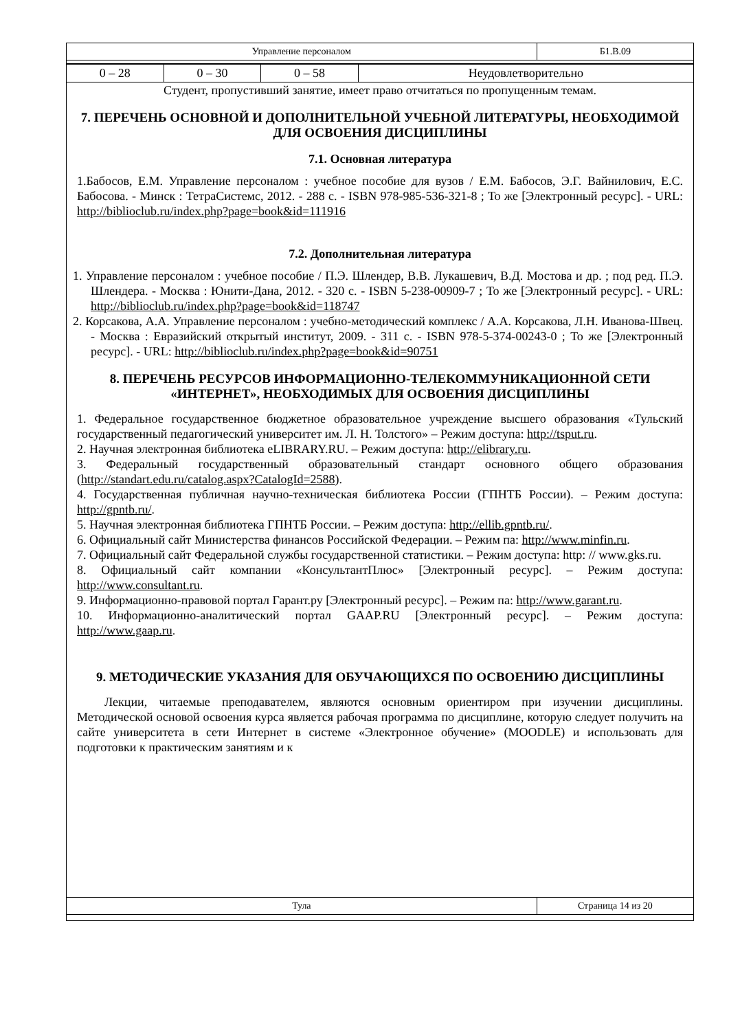| Управление персоналом | Б1.В.09 |
| 0 – 28 | 0 – 30 | 0 – 58 | Неудовлетворительно |
Студент, пропустивший занятие, имеет право отчитаться по пропущенным темам.
7. ПЕРЕЧЕНЬ ОСНОВНОЙ И ДОПОЛНИТЕЛЬНОЙ УЧЕБНОЙ ЛИТЕРАТУРЫ, НЕОБХОДИМОЙ ДЛЯ ОСВОЕНИЯ ДИСЦИПЛИНЫ
7.1. Основная литература
1.Бабосов, Е.М. Управление персоналом : учебное пособие для вузов / Е.М. Бабосов, Э.Г. Вайнилович, Е.С. Бабосова. - Минск : ТетраСистемс, 2012. - 288 с. - ISBN 978-985-536-321-8 ; То же [Электронный ресурс]. - URL: http://biblioclub.ru/index.php?page=book&id=111916
7.2. Дополнительная литература
1. Управление персоналом : учебное пособие / П.Э. Шлендер, В.В. Лукашевич, В.Д. Мостова и др. ; под ред. П.Э. Шлендера. - Москва : Юнити-Дана, 2012. - 320 с. - ISBN 5-238-00909-7 ; То же [Электронный ресурс]. - URL: http://biblioclub.ru/index.php?page=book&id=118747
2. Корсакова, А.А. Управление персоналом : учебно-методический комплекс / А.А. Корсакова, Л.Н. Иванова-Швец. - Москва : Евразийский открытый институт, 2009. - 311 с. - ISBN 978-5-374-00243-0 ; То же [Электронный ресурс]. - URL: http://biblioclub.ru/index.php?page=book&id=90751
8. ПЕРЕЧЕНЬ РЕСУРСОВ ИНФОРМАЦИОННО-ТЕЛЕКОММУНИКАЦИОННОЙ СЕТИ «ИНТЕРНЕТ», НЕОБХОДИМЫХ ДЛЯ ОСВОЕНИЯ ДИСЦИПЛИНЫ
1. Федеральное государственное бюджетное образовательное учреждение высшего образования «Тульский государственный педагогический университет им. Л. Н. Толстого» – Режим доступа: http://tsput.ru.
2. Научная электронная библиотека eLIBRARY.RU. – Режим доступа: http://elibrary.ru.
3. Федеральный государственный образовательный стандарт основного общего образования (http://standart.edu.ru/catalog.aspx?CatalogId=2588).
4. Государственная публичная научно-техническая библиотека России (ГПНТБ России). – Режим доступа: http://gpntb.ru/.
5. Научная электронная библиотека ГПНТБ России. – Режим доступа: http://ellib.gpntb.ru/.
6. Официальный сайт Министерства финансов Российской Федерации. – Режим па: http://www.minfin.ru.
7. Официальный сайт Федеральной службы государственной статистики. – Режим доступа: http: // www.gks.ru.
8. Официальный сайт компании «КонсультантПлюс» [Электронный ресурс]. – Режим доступа: http://www.consultant.ru.
9. Информационно-правовой портал Гарант.ру [Электронный ресурс]. – Режим па: http://www.garant.ru.
10. Информационно-аналитический портал GAAP.RU [Электронный ресурс]. – Режим доступа: http://www.gaap.ru.
9. МЕТОДИЧЕСКИЕ УКАЗАНИЯ ДЛЯ ОБУЧАЮЩИХСЯ ПО ОСВОЕНИЮ ДИСЦИПЛИНЫ
Лекции, читаемые преподавателем, являются основным ориентиром при изучении дисциплины. Методической основой освоения курса является рабочая программа по дисциплине, которую следует получить на сайте университета в сети Интернет в системе «Электронное обучение» (MOODLE) и использовать для подготовки к практическим занятиям и к
| Тула | Страница 14 из 20 |